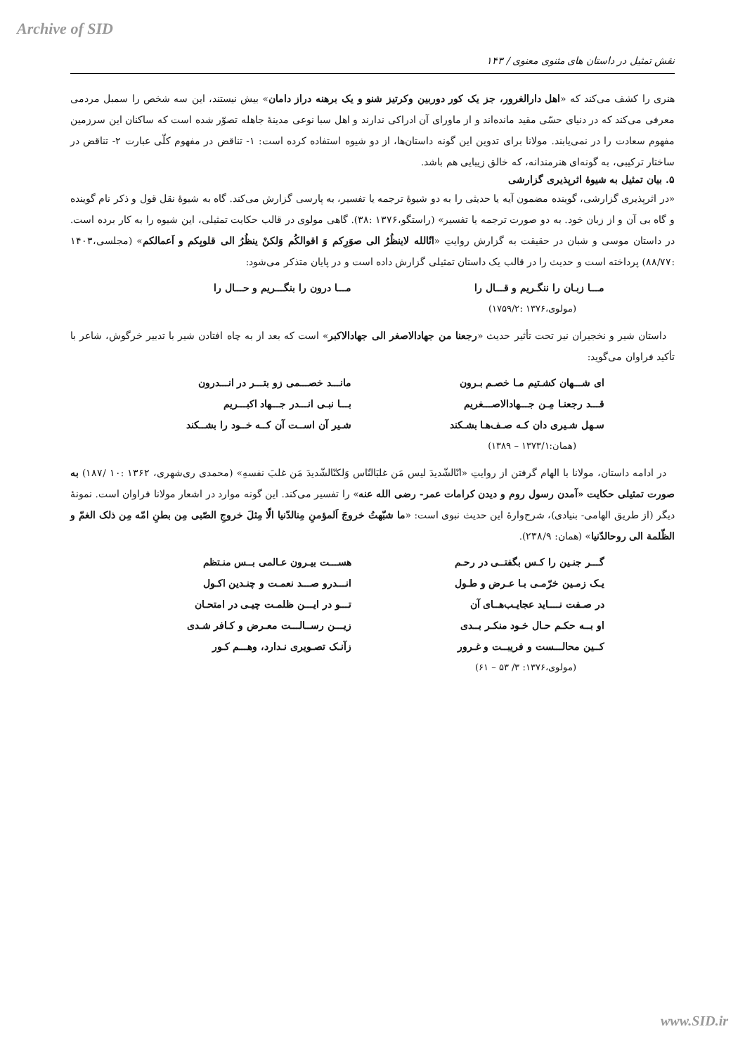Archive of SID
نقش تمثیل در داستان های مثنوی معنوی / ۱۴۳
هنری را کشف می‌کند که «اهل دارالغرور، جز یک کور دوربین وکرتیز شنو و یک برهنه دراز دامان» بیش نیستند، این سه شخص را سمبل مردمی معرفی می‌کند که در دنیای حسّی مقید مانده‌اند و از ماورای آن ادراکی ندارند و اهل سبا نوعی مدینهٔ جاهله تصوّر شده است که ساکنان این سرزمین مفهوم سعادت را در نمی‌یابند. مولانا برای تدوین این گونه داستان‌ها، از دو شیوه استفاده کرده است: ۱- تناقض در مفهوم کلّی عبارت ۲- تناقض در ساختار ترکیبی، به گونه‌ای هنرمندانه، که خالق زیبایی هم باشد.
۵. بیان تمثیل به شیوهٔ اثرپذیری گزارشی
«در اثرپذیری گزارشی، گوینده مضمون آیه یا حدیثی را به دو شیوهٔ ترجمه یا تفسیر، به پارسی گزارش می‌کند. گاه به شیوهٔ نقل قول و ذکر نام گوینده و گاه بی آن و از زبان خود. به دو صورت ترجمه یا تفسیر» (راستگو،۱۳۷۶ :۳۸). گاهی مولوی در قالب حکایت تمثیلی، این شیوه را به کار برده است. در داستان موسی و شبان در حقیقت به گزارش روایتِ «انّالله لاینظُرُ الی صوَرِکم وَ اقوالکُم وَلکنْ ینظُرُ الی قلوبِکم و اَعمالکم» (مجلسی،۱۴۰۳ :۸۸/۷۷) پرداخته است و حدیث را در قالب یک داستان تمثیلی گزارش داده است و در پایان متذکر می‌شود:
مـــا زبـان را ننگـریم و قـــال را مـــا درون را بنگـــریم و حـــال را
(مولوی،۱۳۷۶ :۱۷۵۹/۲)
داستان شیر و نخجیران نیز تحت تأثیر حدیث «رجعنا من جهادالاصغر الی جهادالاکبر» است که بعد از به چاه افتادن شیر با تدبیر خرگوش، شاعر با تأکید فراوان می‌گوید:
ای شـــهان کشـتیم مـا خصـم بـرون مانـــد خصـــمی زو بتـــر در انـــدرون
قـــد رجعنـا مِـن جـــهادالاصـــغریم بـــا نبـی انـــدر جـــهاد اکبـــریم
سـهل شـیری دان کـه صـف‌هـا بشـکند شـیر آن اســت آن کــه خــود را بشــکند
(همان:۱۳۷۳/۱ – ۱۳۸۹)
در ادامه داستان، مولانا با الهام گرفتن از روایتِ «انّالشّدیدَ لیس مَن غلبَالنّاس وَلکنّالشّدیدَ مَن غلبَ نفسهِ» (محمدی ری‌شهری، ۱۳۶۲ :۱۰ /۱۸۷) به صورت تمثیلی حکایت «آمدن رسول روم و دیدن کرامات عمر- رضی الله عنه» را تفسیر می‌کند. این گونه موارد در اشعار مولانا فراوان است. نمونهٔ دیگر (از طریق الهامی- بنیادی)، شرح‌وارهٔ این حدیث نبوی است: «ما شبّهتُ خروجَ اَلمؤمنِ مِنالدّنیا الّا مِثلَ خروجِ الصّبی مِن بطنِ امّه مِن ذلک الغمّ و الظّلمة الی روحالدّنیا» (همان: ۲۳۸/۹).
گـــر جنـین را کـس بگفتــی در رحـم هســـت بیـرون عـالمی بــس منـتظم
یـک زمـین خرّمـی بـا عـرض و طـول انـــدرو صـــد نعمـت و چنـدین اکـول
در صـفت نــــاید عجایـب‌هــای آن تـــو در ایـــن ظلمـت چیـی در امتحـان
او بــه حکـم حـال خـود منکـر بــدی زیـــن رســالـــت معـرض و کـافر شـدی
کــین محالـــست و فریبــت و غـرور زآنـک تصـویری نـدارد، وهـــم کـور
(مولوی،۱۳۷۶: ۳/ ۵۳ – ۶۱)
www.SID.ir